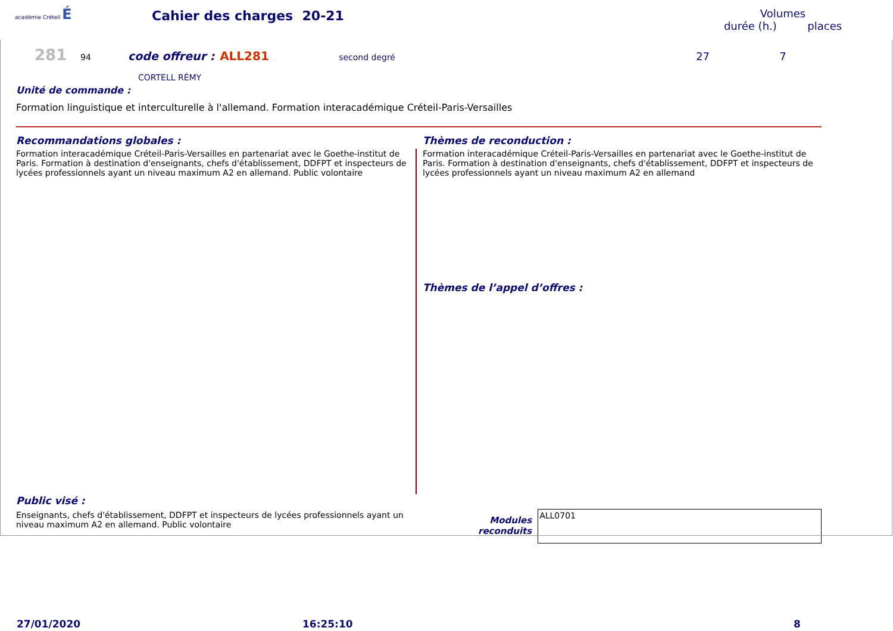académie Créteil É
Cahier des charges 20-21
Volumes
durée (h.) places
281 94 code offreur : ALL281 second degré 27 7
CORTELL RÉMY
Unité de commande :
Formation linguistique et interculturelle à l'allemand. Formation interacadémique Créteil-Paris-Versailles
Recommandations globales :
Formation interacadémique Créteil-Paris-Versailles en partenariat avec le Goethe-institut de Paris. Formation à destination d'enseignants, chefs d'établissement, DDFPT et inspecteurs de lycées professionnels ayant un niveau maximum A2 en allemand. Public volontaire
Thèmes de reconduction :
Formation interacadémique Créteil-Paris-Versailles en partenariat avec le Goethe-institut de Paris. Formation à destination d'enseignants, chefs d'établissement, DDFPT et inspecteurs de lycées professionnels ayant un niveau maximum A2 en allemand
Thèmes de l’appel d’offres :
Public visé :
Enseignants, chefs d'établissement, DDFPT et inspecteurs de lycées professionnels ayant un niveau maximum A2 en allemand. Public volontaire
Modules
reconduits
ALL0701
27/01/2020 16:25:10 8